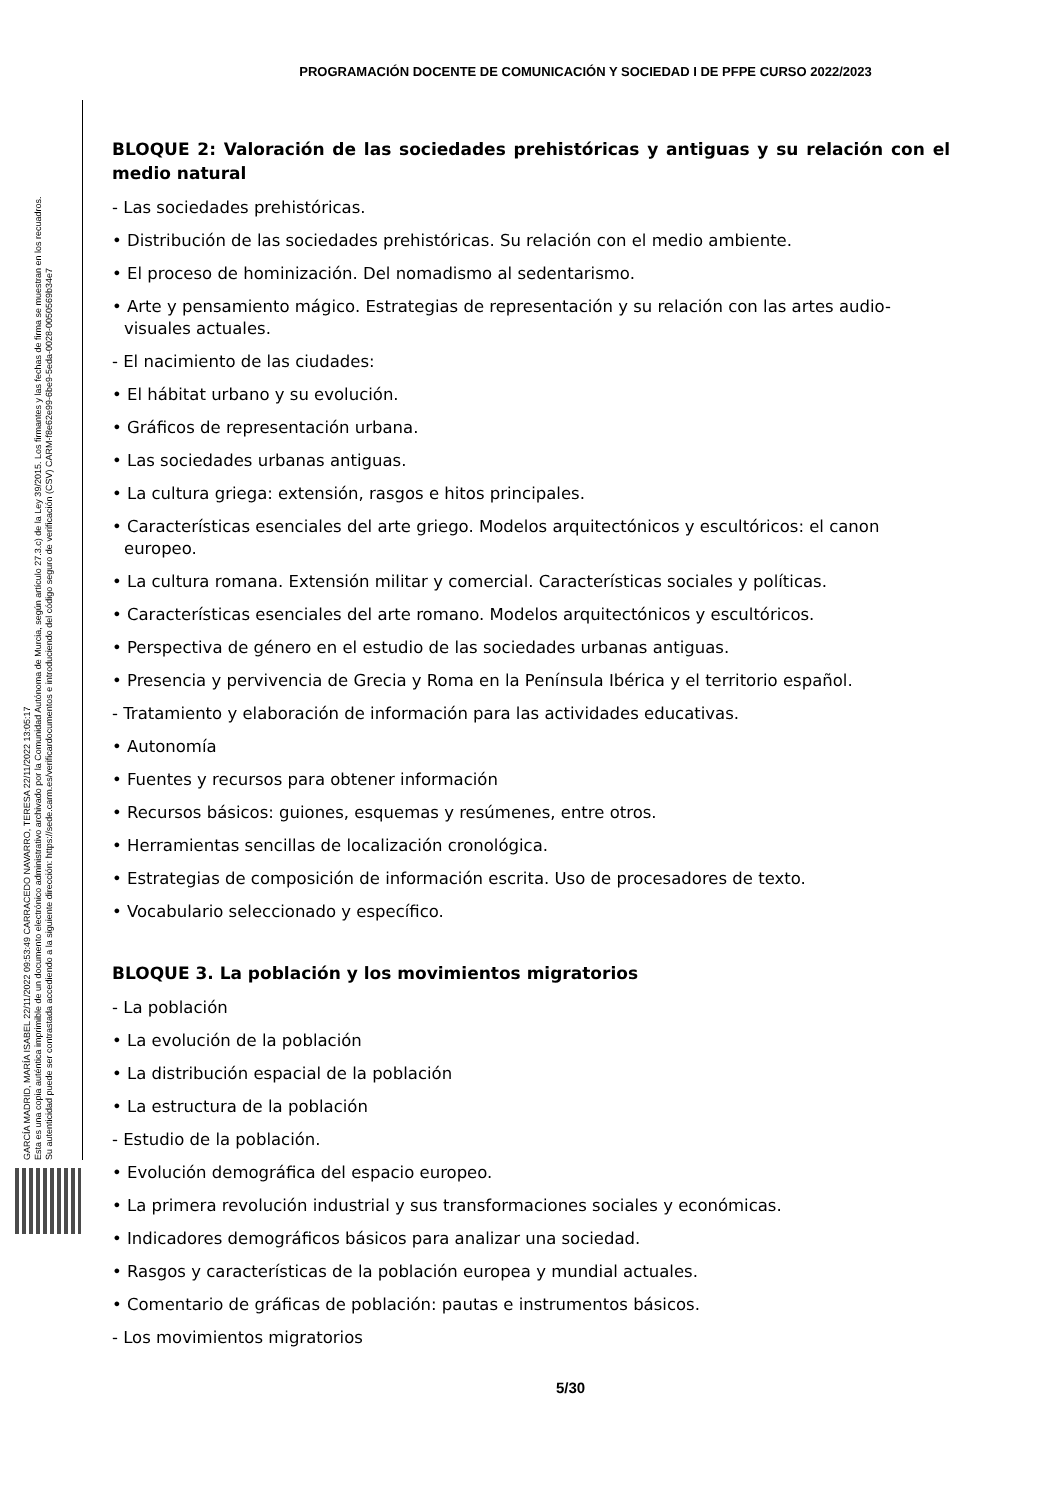PROGRAMACIÓN DOCENTE DE COMUNICACIÓN Y SOCIEDAD I DE PFPE CURSO 2022/2023
GARCÍA MADRID, MARÍA ISABEL 22/11/2022 09:53:49 CARRACEDO NAVARRO, TERESA 22/11/2022 13:05:17
Esta es una copia auténtica imprimible de un documento electrónico administrativo archivado por la Comunidad Autónoma de Murcia, según artículo 27.3.c) de la Ley 39/2015. Los firmantes y las fechas de firma se muestran en los recuadros.
Su autenticidad puede ser contrastada accediendo a la siguiente dirección: https://sede.carm.es/verificardocumentos e introduciendo del código seguro de verificación (CSV) CARM-f8e62e99-6be9-5eda-0028-0050569b34e7
BLOQUE 2: Valoración de las sociedades prehistóricas y antiguas y su relación con el medio natural
- Las sociedades prehistóricas.
• Distribución de las sociedades prehistóricas. Su relación con el medio ambiente.
• El proceso de hominización. Del nomadismo al sedentarismo.
• Arte y pensamiento mágico. Estrategias de representación y su relación con las artes audio-visuales actuales.
- El nacimiento de las ciudades:
• El hábitat urbano y su evolución.
• Gráficos de representación urbana.
• Las sociedades urbanas antiguas.
• La cultura griega: extensión, rasgos e hitos principales.
• Características esenciales del arte griego. Modelos arquitectónicos y escultóricos: el canon europeo.
• La cultura romana. Extensión militar y comercial. Características sociales y políticas.
• Características esenciales del arte romano. Modelos arquitectónicos y escultóricos.
• Perspectiva de género en el estudio de las sociedades urbanas antiguas.
• Presencia y pervivencia de Grecia y Roma en la Península Ibérica y el territorio español.
- Tratamiento y elaboración de información para las actividades educativas.
• Autonomía
• Fuentes y recursos para obtener información
• Recursos básicos: guiones, esquemas y resúmenes, entre otros.
• Herramientas sencillas de localización cronológica.
• Estrategias de composición de información escrita. Uso de procesadores de texto.
• Vocabulario seleccionado y específico.
BLOQUE 3. La población y los movimientos migratorios
- La población
• La evolución de la población
• La distribución espacial de la población
• La estructura de la población
- Estudio de la población.
• Evolución demográfica del espacio europeo.
• La primera revolución industrial y sus transformaciones sociales y económicas.
• Indicadores demográficos básicos para analizar una sociedad.
• Rasgos y características de la población europea y mundial actuales.
• Comentario de gráficas de población: pautas e instrumentos básicos.
- Los movimientos migratorios
5/30